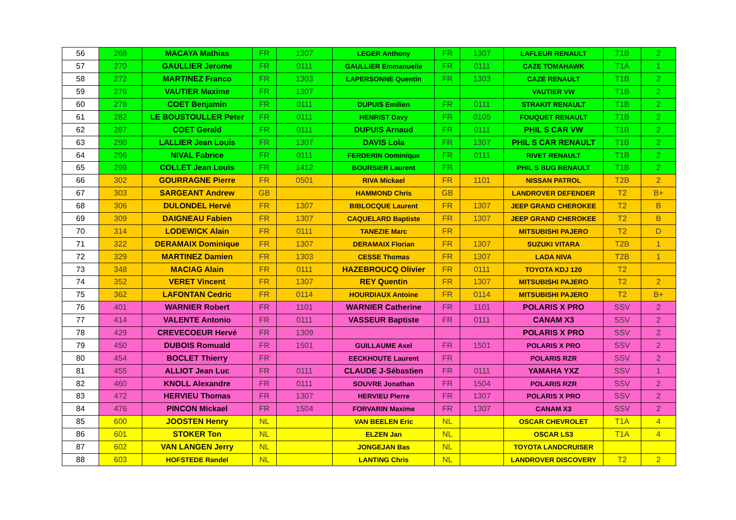| 56 | 268 | MACAYA Mathias | FR | 1307 | LEGER Anthony | FR | 1307 | LAFLEUR RENAULT | T1B | 2 |
| 57 | 270 | GAULLIER Jerome | FR | 0111 | GAULLIER Emmanuelle | FR | 0111 | CAZE TOMAHAWK | T1A | 1 |
| 58 | 272 | MARTINEZ Franco | FR | 1303 | LAPERSONNE Quentin | FR | 1303 | CAZE RENAULT | T1B | 2 |
| 59 | 276 | VAUTIER Maxime | FR | 1307 | | | | VAUTIER VW | T1B | 2 |
| 60 | 278 | COET Benjamin | FR | 0111 | DUPUIS Emilien | FR | 0111 | STRAKIT RENAULT | T1B | 2 |
| 61 | 282 | LE BOUSTOULLER Peter | FR | 0111 | HENRIST Davy | FR | 0105 | FOUQUET RENAULT | T1B | 2 |
| 62 | 287 | COET Gerald | FR | 0111 | DUPUIS Arnaud | FR | 0111 | PHIL S CAR VW | T1B | 2 |
| 63 | 290 | LALLIER Jean Louis | FR | 1307 | DAVIS Lola | FR | 1307 | PHIL S CAR RENAULT | T1B | 2 |
| 64 | 296 | NIVAL Fabrice | FR | 0111 | FERDERIN Dominique | FR | 0111 | RIVET RENAULT | T1B | 2 |
| 65 | 299 | COLLET Jean Louis | FR | 1412 | BOURSIER Laurent | FR | | PHIL S BUG RENAULT | T1B | 2 |
| 66 | 302 | GOURRAGNE Pierre | FR | 0501 | RIVA Mickael | FR | 1101 | NISSAN PATROL | T2B | 2 |
| 67 | 303 | SARGEANT Andrew | GB | | HAMMOND Chris | GB | | LANDROVER DEFENDER | T2 | B+ |
| 68 | 306 | DULONDEL Hervé | FR | 1307 | BIBLOCQUE Laurent | FR | 1307 | JEEP GRAND CHEROKEE | T2 | B |
| 69 | 309 | DAIGNEAU Fabien | FR | 1307 | CAQUELARD Baptiste | FR | 1307 | JEEP GRAND CHEROKEE | T2 | B |
| 70 | 314 | LODEWICK Alain | FR | 0111 | TANEZIE Marc | FR | | MITSUBISHI PAJERO | T2 | D |
| 71 | 322 | DERAMAIX Dominique | FR | 1307 | DERAMAIX Florian | FR | 1307 | SUZUKI VITARA | T2B | 1 |
| 72 | 329 | MARTINEZ Damien | FR | 1303 | CESSE Thomas | FR | 1307 | LADA NIVA | T2B | 1 |
| 73 | 348 | MACIAG Alain | FR | 0111 | HAZEBROUCQ Olivier | FR | 0111 | TOYOTA KDJ 120 | T2 | |
| 74 | 352 | VERET Vincent | FR | 1307 | REY Quentin | FR | 1307 | MITSUBISHI PAJERO | T2 | 2 |
| 75 | 362 | LAFONTAN Cedric | FR | 0114 | HOURDIAUX Antoine | FR | 0114 | MITSUBISHI PAJERO | T2 | B+ |
| 76 | 401 | WARNIER Robert | FR | 1101 | WARNIER Catherine | FR | 1101 | POLARIS X PRO | SSV | 2 |
| 77 | 414 | VALENTE Antonio | FR | 0111 | VASSEUR Baptiste | FR | 0111 | CANAM X3 | SSV | 2 |
| 78 | 429 | CREVECOEUR Hervé | FR | 1309 | | | | POLARIS X PRO | SSV | 2 |
| 79 | 450 | DUBOIS Romuald | FR | 1501 | GUILLAUME Axel | FR | 1501 | POLARIS X PRO | SSV | 2 |
| 80 | 454 | BOCLET Thierry | FR | | EECKHOUTE Laurent | FR | | POLARIS RZR | SSV | 2 |
| 81 | 455 | ALLIOT Jean Luc | FR | 0111 | CLAUDE J-Sébastien | FR | 0111 | YAMAHA YXZ | SSV | 1 |
| 82 | 460 | KNOLL Alexandre | FR | 0111 | SOUVRE Jonathan | FR | 1504 | POLARIS RZR | SSV | 2 |
| 83 | 472 | HERVIEU Thomas | FR | 1307 | HERVIEU Pierre | FR | 1307 | POLARIS X PRO | SSV | 2 |
| 84 | 476 | PINCON Mickael | FR | 1504 | FORVARIN Maxime | FR | 1307 | CANAM X3 | SSV | 2 |
| 85 | 600 | JOOSTEN Henry | NL | | VAN BEELEN Eric | NL | | OSCAR CHEVROLET | T1A | 4 |
| 86 | 601 | STOKER Ton | NL | | ELZEN Jan | NL | | OSCAR LS3 | T1A | 4 |
| 87 | 602 | VAN LANGEN Jerry | NL | | JONGEJAN Bas | NL | | TOYOTA LANDCRUISER | | |
| 88 | 603 | HOFSTEDE Randel | NL | | LANTING Chris | NL | | LANDROVER DISCOVERY | T2 | 2 |